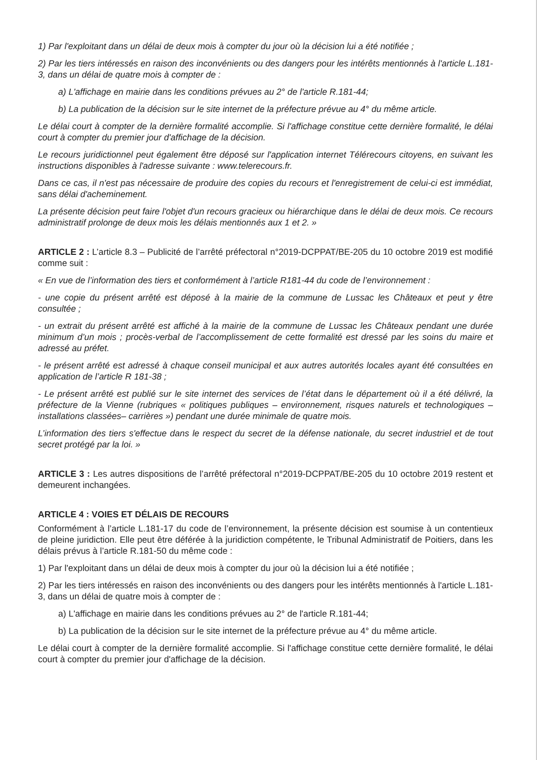1) Par l'exploitant dans un délai de deux mois à compter du jour où la décision lui a été notifiée ;
2) Par les tiers intéressés en raison des inconvénients ou des dangers pour les intérêts mentionnés à l'article L.181-3, dans un délai de quatre mois à compter de :
a) L'affichage en mairie dans les conditions prévues au 2° de l'article R.181-44;
b) La publication de la décision sur le site internet de la préfecture prévue au 4° du même article.
Le délai court à compter de la dernière formalité accomplie. Si l'affichage constitue cette dernière formalité, le délai court à compter du premier jour d'affichage de la décision.
Le recours juridictionnel peut également être déposé sur l'application internet Télérecours citoyens, en suivant les instructions disponibles à l'adresse suivante : www.telerecours.fr.
Dans ce cas, il n'est pas nécessaire de produire des copies du recours et l'enregistrement de celui-ci est immédiat, sans délai d'acheminement.
La présente décision peut faire l'objet d'un recours gracieux ou hiérarchique dans le délai de deux mois. Ce recours administratif prolonge de deux mois les délais mentionnés aux 1 et 2. »
ARTICLE 2 : L’article 8.3 – Publicité de l’arrêté préfectoral n°2019-DCPPAT/BE-205 du 10 octobre 2019 est modifié comme suit :
« En vue de l’information des tiers et conformément à l’article R181-44 du code de l’environnement :
- une copie du présent arrêté est déposé à la mairie de la commune de Lussac les Châteaux et peut y être consultée ;
- un extrait du présent arrêté est affiché à la mairie de la commune de Lussac les Châteaux pendant une durée minimum d’un mois ; procès-verbal de l’accomplissement de cette formalité est dressé par les soins du maire et adressé au préfet.
- le présent arrêté est adressé à chaque conseil municipal et aux autres autorités locales ayant été consultées en application de l’article R 181-38 ;
- Le présent arrêté est publié sur le site internet des services de l’état dans le département où il a été délivré, la préfecture de la Vienne (rubriques « politiques publiques – environnement, risques naturels et technologiques – installations classées– carrières ») pendant une durée minimale de quatre mois.
L’information des tiers s'effectue dans le respect du secret de la défense nationale, du secret industriel et de tout secret protégé par la loi. »
ARTICLE 3 : Les autres dispositions de l’arrêté préfectoral n°2019-DCPPAT/BE-205 du 10 octobre 2019 restent et demeurent inchangées.
ARTICLE 4 : VOIES ET DÉLAIS DE RECOURS
Conformément à l’article L.181-17 du code de l’environnement, la présente décision est soumise à un contentieux de pleine juridiction. Elle peut être déférée à la juridiction compétente, le Tribunal Administratif de Poitiers, dans les délais prévus à l’article R.181-50 du même code :
1) Par l'exploitant dans un délai de deux mois à compter du jour où la décision lui a été notifiée ;
2) Par les tiers intéressés en raison des inconvénients ou des dangers pour les intérêts mentionnés à l'article L.181-3, dans un délai de quatre mois à compter de :
a) L'affichage en mairie dans les conditions prévues au 2° de l'article R.181-44;
b) La publication de la décision sur le site internet de la préfecture prévue au 4° du même article.
Le délai court à compter de la dernière formalité accomplie. Si l'affichage constitue cette dernière formalité, le délai court à compter du premier jour d'affichage de la décision.